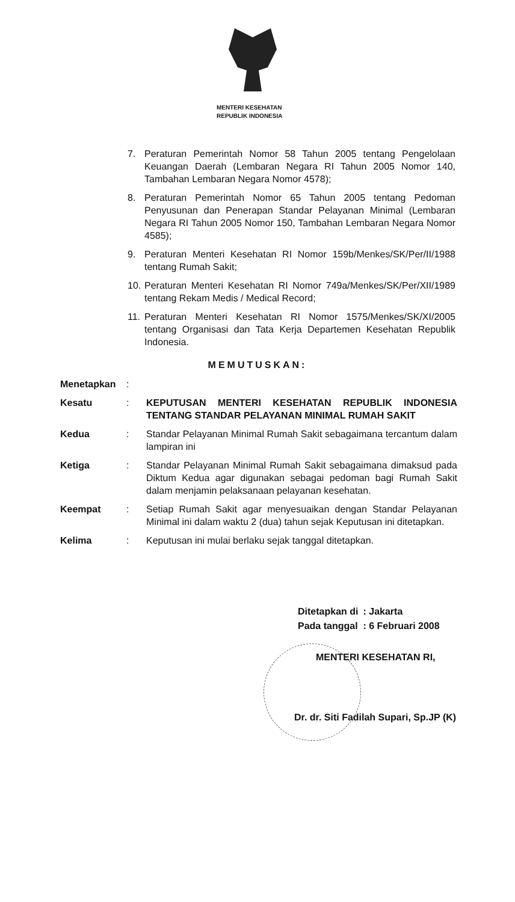MENTERI KESEHATAN
REPUBLIK INDONESIA
7. Peraturan Pemerintah Nomor 58 Tahun 2005 tentang Pengelolaan Keuangan Daerah (Lembaran Negara RI Tahun 2005 Nomor 140, Tambahan Lembaran Negara Nomor 4578);
8. Peraturan Pemerintah Nomor 65 Tahun 2005 tentang Pedoman Penyusunan dan Penerapan Standar Pelayanan Minimal (Lembaran Negara RI Tahun 2005 Nomor 150, Tambahan Lembaran Negara Nomor 4585);
9. Peraturan Menteri Kesehatan RI Nomor 159b/Menkes/SK/Per/II/1988 tentang Rumah Sakit;
10. Peraturan Menteri Kesehatan RI Nomor 749a/Menkes/SK/Per/XII/1989 tentang Rekam Medis / Medical Record;
11. Peraturan Menteri Kesehatan RI Nomor 1575/Menkes/SK/XI/2005 tentang Organisasi dan Tata Kerja Departemen Kesehatan Republik Indonesia.
MEMUTUSKAN:
Menetapkan:
Kesatu: KEPUTUSAN MENTERI KESEHATAN REPUBLIK INDONESIA TENTANG STANDAR PELAYANAN MINIMAL RUMAH SAKIT
Kedua: Standar Pelayanan Minimal Rumah Sakit sebagaimana tercantum dalam lampiran ini
Ketiga: Standar Pelayanan Minimal Rumah Sakit sebagaimana dimaksud pada Diktum Kedua agar digunakan sebagai pedoman bagi Rumah Sakit dalam menjamin pelaksanaan pelayanan kesehatan.
Keempat: Setiap Rumah Sakit agar menyesuaikan dengan Standar Pelayanan Minimal ini dalam waktu 2 (dua) tahun sejak Keputusan ini ditetapkan.
Kelima: Keputusan ini mulai berlaku sejak tanggal ditetapkan.
| Ditetapkan di | : Jakarta |
| Pada tanggal | : 6 Februari 2008 |
MENTERI KESEHATAN RI,
Dr. dr. Siti Fadilah Supari, Sp.JP (K)